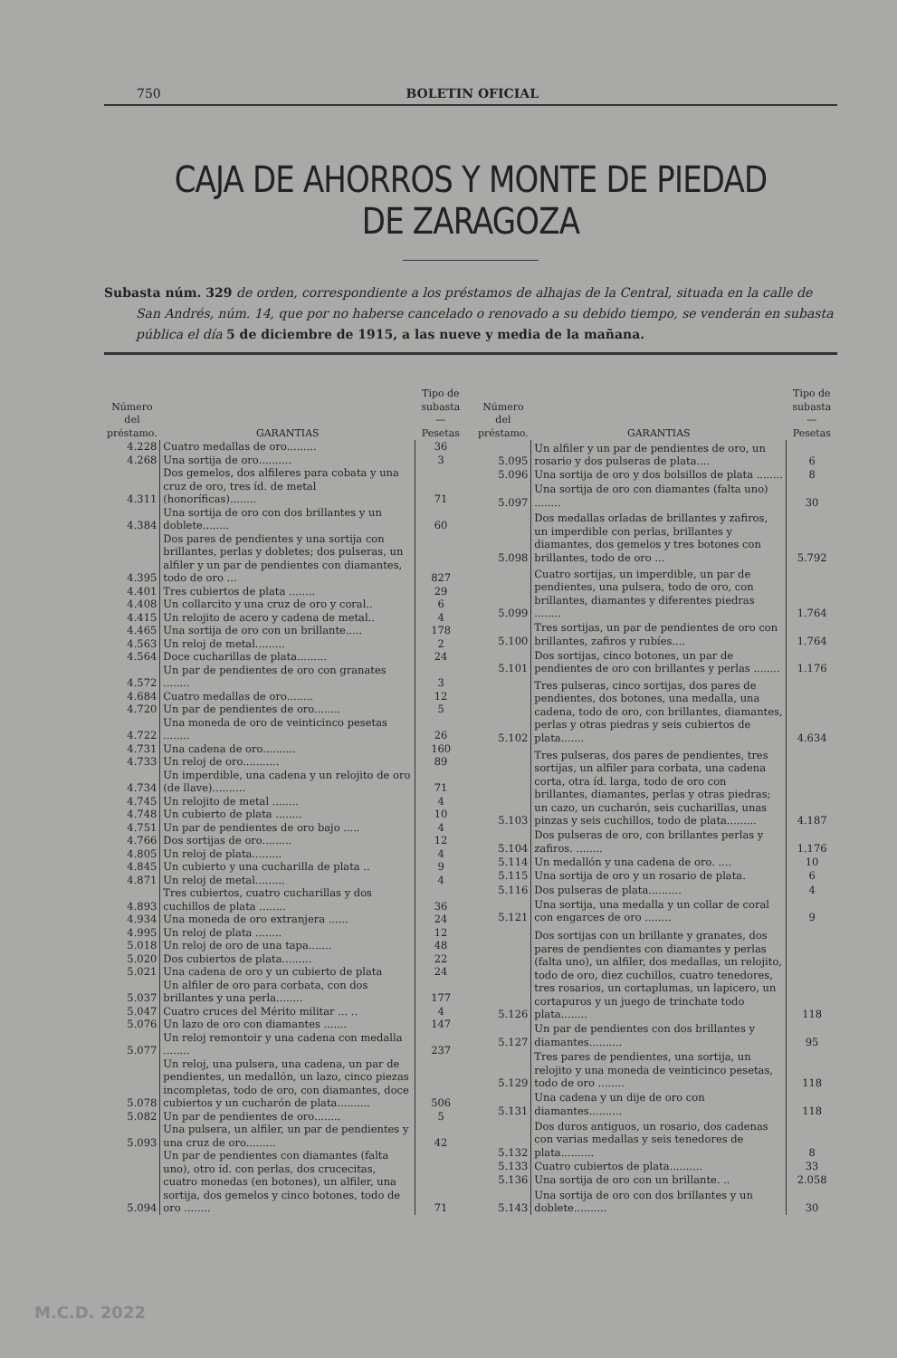750 BOLETIN OFICIAL
CAJA DE AHORROS Y MONTE DE PIEDAD DE ZARAGOZA
Subasta núm. 329 de orden, correspondiente a los préstamos de alhajas de la Central, situada en la calle de San Andrés, núm. 14, que por no haberse cancelado o renovado a su debido tiempo, se venderán en subasta pública el día 5 de diciembre de 1915, a las nueve y media de la mañana.
| Número del préstamo. | GARANTIAS | Tipo de subasta — Pesetas |
| --- | --- | --- |
| 4.228 | Cuatro medallas de oro......... | 36 |
| 4.268 | Una sortija de oro.......... | 3 |
| 4.311 | Dos gemelos, dos alfileres para cobata y una cruz de oro, tres íd. de metal (honoríficas)........ | 71 |
| 4.384 | Una sortija de oro con dos brillantes y un doblete........ | 60 |
| 4.395 | Dos pares de pendientes y una sortija con brillantes, perlas y dobletes; dos pulseras, un alfiler y un par de pendientes con diamantes, todo de oro ... | 827 |
| 4.401 | Tres cubiertos de plata ........ | 29 |
| 4.408 | Un collarcito y una cruz de oro y coral.. | 6 |
| 4.415 | Un relojito de acero y cadena de metal.. | 4 |
| 4.465 | Una sortija de oro con un brillante..... | 178 |
| 4.563 | Un reloj de metal......... | 2 |
| 4.564 | Doce cucharillas de plata......... | 24 |
| 4.572 | Un par de pendientes de oro con granates ........ | 3 |
| 4.684 | Cuatro medallas de oro........ | 12 |
| 4.720 | Un par de pendientes de oro........ | 5 |
| 4.722 | Una moneda de oro de veinticinco pesetas ........ | 26 |
| 4.731 | Una cadena de oro.......... | 160 |
| 4.733 | Un reloj de oro........... | 89 |
| 4.734 | Un imperdible, una cadena y un relojito de oro (de llave).......... | 71 |
| 4.745 | Un relojito de metal ........ | 4 |
| 4.748 | Un cubierto de plata ........ | 10 |
| 4.751 | Un par de pendientes de oro bajo ..... | 4 |
| 4.766 | Dos sortijas de oro......... | 12 |
| 4.805 | Un reloj de plata......... | 4 |
| 4.845 | Un cubierto y una cucharilla de plata .. | 9 |
| 4.871 | Un reloj de metal......... | 4 |
| 4.893 | Tres cubiertos, cuatro cucharillas y dos cuchillos de plata ........ | 36 |
| 4.934 | Una moneda de oro extranjera ...... | 24 |
| 4.995 | Un reloj de plata ........ | 12 |
| 5.018 | Un reloj de oro de una tapa....... | 48 |
| 5.020 | Dos cubiertos de plata......... | 22 |
| 5.021 | Una cadena de oro y un cubierto de plata | 24 |
| 5.037 | Un alfiler de oro para corbata, con dos brillantes y una perla........ | 177 |
| 5.047 | Cuatro cruces del Mérito militar ... .. | 4 |
| 5.076 | Un lazo de oro con diamantes ....... | 147 |
| 5.077 | Un reloj remontoir y una cadena con medalla ........ | 237 |
| 5.078 | Un reloj, una pulsera, una cadena, un par de pendientes, un medallón, un lazo, cinco piezas incompletas, todo de oro, con diamantes, doce cubiertos y un cucharón de plata.......... | 506 |
| 5.082 | Un par de pendientes de oro........ | 5 |
| 5.093 | Una pulsera, un alfiler, un par de pendientes y una cruz de oro......... | 42 |
| 5.094 | Un par de pendientes con diamantes (falta uno), otro íd. con perlas, dos crucecitas, cuatro monedas (en botones), un alfiler, una sortija, dos gemelos y cinco botones, todo de oro ........ | 71 |
| Número del préstamo. | GARANTIAS | Tipo de subasta — Pesetas |
| --- | --- | --- |
| 5.095 | Un alfiler y un par de pendientes de oro, un rosario y dos pulseras de plata.... | 6 |
| 5.096 | Una sortija de oro y dos bolsillos de plata ........ | 8 |
| 5.097 | Una sortija de oro con diamantes (falta uno) ........ | 30 |
| 5.098 | Dos medallas orladas de brillantes y zafiros, un imperdible con perlas, brillantes y diamantes, dos gemelos y tres botones con brillantes, todo de oro ... | 5.792 |
| 5.099 | Cuatro sortijas, un imperdible, un par de pendientes, una pulsera, todo de oro, con brillantes, diamantes y diferentes piedras ........ | 1.764 |
| 5.100 | Tres sortijas, un par de pendientes de oro con brillantes, zafiros y rubíes.... | 1.764 |
| 5.101 | Dos sortijas, cinco botones, un par de pendientes de oro con brillantes y perlas ........ | 1.176 |
| 5.102 | Tres pulseras, cinco sortijas, dos pares de pendientes, dos botones, una medalla, una cadena, todo de oro, con brillantes, diamantes, perlas y otras piedras y seis cubiertos de plata....... | 4.634 |
| 5.103 | Tres pulseras, dos pares de pendientes, tres sortijas, un alfiler para corbata, una cadena corta, otra íd. larga, todo de oro con brillantes, diamantes, perlas y otras piedras; un cazo, un cucharón, seis cucharillas, unas pinzas y seis cuchillos, todo de plata......... | 4.187 |
| 5.104 | Dos pulseras de oro, con brillantes perlas y zafiros. ........ | 1.176 |
| 5.114 | Un medallón y una cadena de oro. .... | 10 |
| 5.115 | Una sortija de oro y un rosario de plata. | 6 |
| 5.116 | Dos pulseras de plata.......... | 4 |
| 5.121 | Una sortija, una medalla y un collar de coral con engarces de oro ........ | 9 |
| 5.126 | Dos sortijas con un brillante y granates, dos pares de pendientes con diamantes y perlas (falta uno), un alfiler, dos medallas, un relojito, todo de oro, diez cuchillos, cuatro tenedores, tres rosarios, un cortaplumas, un lapicero, un cortapuros y un juego de trinchate todo plata........ | 118 |
| 5.127 | Un par de pendientes con dos brillantes y diamantes.......... | 95 |
| 5.129 | Tres pares de pendientes, una sortija, un relojito y una moneda de veinticinco pesetas, todo de oro ........ | 118 |
| 5.131 | Una cadena y un dije de oro con diamantes.......... | 118 |
| 5.132 | Dos duros antiguos, un rosario, dos cadenas con varias medallas y seis tenedores de plata.......... | 8 |
| 5.133 | Cuatro cubiertos de plata.......... | 33 |
| 5.136 | Una sortija de oro con un brillante. .. | 2.058 |
| 5.143 | Una sortija de oro con dos brillantes y un doblete.......... | 30 |
M.C.D. 2022